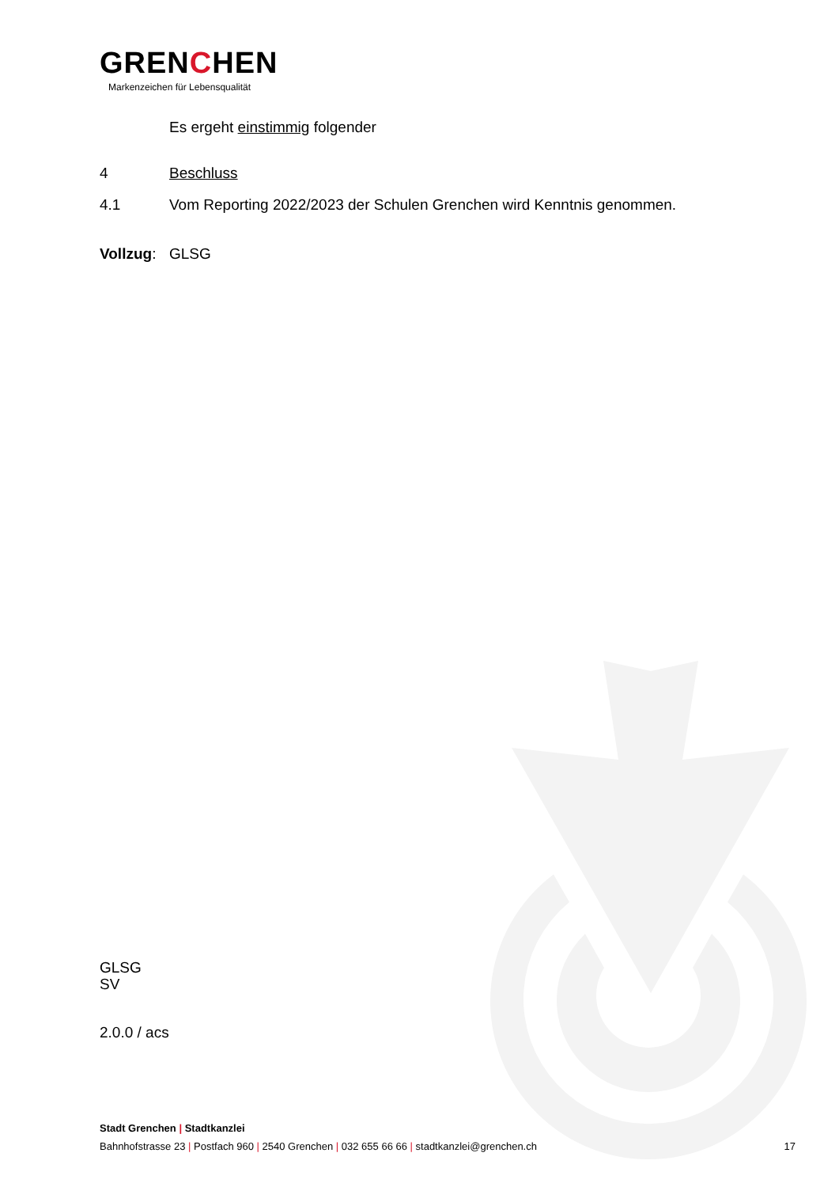GRENCHEN
Markenzeichen für Lebensqualität
Es ergeht einstimmig folgender
4 Beschluss
4.1 Vom Reporting 2022/2023 der Schulen Grenchen wird Kenntnis genommen.
Vollzug:
GLSG
GLSG
SV
2.0.0 / acs
Stadt Grenchen | Stadtkanzlei
Bahnhofstrasse 23 | Postfach 960 | 2540 Grenchen | 032 655 66 66 | stadtkanzlei@grenchen.ch 17